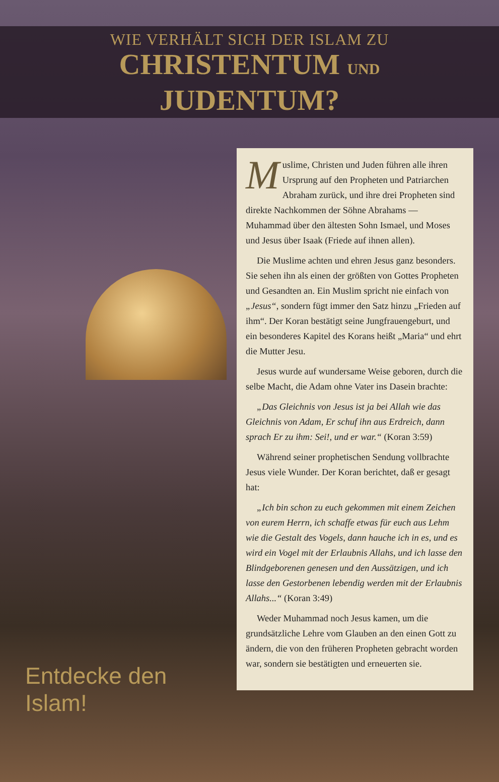WIE VERHÄLT SICH DER ISLAM ZU
CHRISTENTUM UND
JUDENTUM?
Entdecke den Islam!
Muslime, Christen und Juden führen alle ihren Ursprung auf den Propheten und Patriarchen Abraham zurück, und ihre drei Propheten sind direkte Nachkommen der Söhne Abrahams — Muhammad über den ältesten Sohn Ismael, und Moses und Jesus über Isaak (Friede auf ihnen allen).
Die Muslime achten und ehren Jesus ganz besonders. Sie sehen ihn als einen der größten von Gottes Propheten und Gesandten an. Ein Muslim spricht nie einfach von „Jesus“, sondern fügt immer den Satz hinzu „Frieden auf ihm“. Der Koran bestätigt seine Jungfrauengeburt, und ein besonderes Kapitel des Korans heißt „Maria“ und ehrt die Mutter Jesu.
Jesus wurde auf wundersame Weise geboren, durch die selbe Macht, die Adam ohne Vater ins Dasein brachte:
„Das Gleichnis von Jesus ist ja bei Allah wie das Gleichnis von Adam, Er schuf ihn aus Erdreich, dann sprach Er zu ihm: Sei!, und er war.“ (Koran 3:59)
Während seiner prophetischen Sendung vollbrachte Jesus viele Wunder. Der Koran berichtet, daß er gesagt hat:
„Ich bin schon zu euch gekommen mit einem Zeichen von eurem Herrn, ich schaffe etwas für euch aus Lehm wie die Gestalt des Vogels, dann hauche ich in es, und es wird ein Vogel mit der Erlaubnis Allahs, und ich lasse den Blindgeborenen genesen und den Aussätzigen, und ich lasse den Gestorbenen lebendig werden mit der Erlaubnis Allahs...“ (Koran 3:49)
Weder Muhammad noch Jesus kamen, um die grundsätzliche Lehre vom Glauben an den einen Gott zu ändern, die von den früheren Propheten gebracht worden war, sondern sie bestätigten und erneuerten sie.